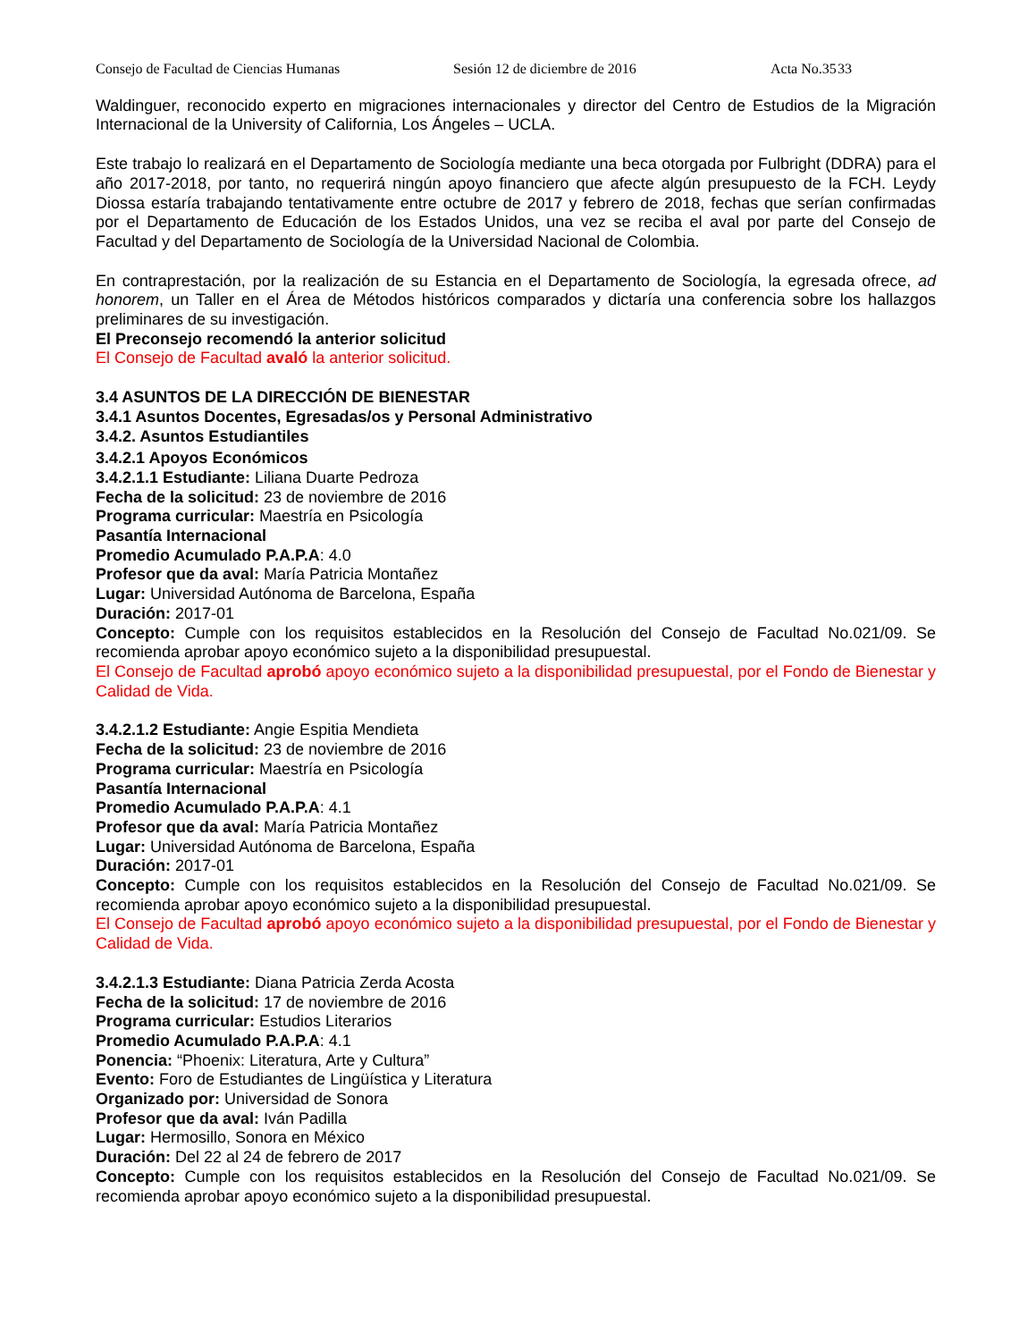Consejo de Facultad de Ciencias Humanas Sesión 12 de diciembre de 2016 Acta No.35 33
Waldinguer, reconocido experto en migraciones internacionales y director del Centro de Estudios de la Migración Internacional de la University of California, Los Ángeles – UCLA.
Este trabajo lo realizará en el Departamento de Sociología mediante una beca otorgada por Fulbright (DDRA) para el año 2017-2018, por tanto, no requerirá ningún apoyo financiero que afecte algún presupuesto de la FCH. Leydy Diossa estaría trabajando tentativamente entre octubre de 2017 y febrero de 2018, fechas que serían confirmadas por el Departamento de Educación de los Estados Unidos, una vez se reciba el aval por parte del Consejo de Facultad y del Departamento de Sociología de la Universidad Nacional de Colombia.
En contraprestación, por la realización de su Estancia en el Departamento de Sociología, la egresada ofrece, ad honorem, un Taller en el Área de Métodos históricos comparados y dictaría una conferencia sobre los hallazgos preliminares de su investigación.
El Preconsejo recomendó la anterior solicitud
El Consejo de Facultad avaló la anterior solicitud.
3.4 ASUNTOS DE LA DIRECCIÓN DE BIENESTAR
3.4.1 Asuntos Docentes, Egresadas/os y Personal Administrativo
3.4.2. Asuntos Estudiantiles
3.4.2.1 Apoyos Económicos
3.4.2.1.1 Estudiante: Liliana Duarte Pedroza
Fecha de la solicitud: 23 de noviembre de 2016
Programa curricular: Maestría en Psicología
Pasantía Internacional
Promedio Acumulado P.A.P.A: 4.0
Profesor que da aval: María Patricia Montañez
Lugar: Universidad Autónoma de Barcelona, España
Duración: 2017-01
Concepto: Cumple con los requisitos establecidos en la Resolución del Consejo de Facultad No.021/09. Se recomienda aprobar apoyo económico sujeto a la disponibilidad presupuestal.
El Consejo de Facultad aprobó apoyo económico sujeto a la disponibilidad presupuestal, por el Fondo de Bienestar y Calidad de Vida.
3.4.2.1.2 Estudiante: Angie Espitia Mendieta
Fecha de la solicitud: 23 de noviembre de 2016
Programa curricular: Maestría en Psicología
Pasantía Internacional
Promedio Acumulado P.A.P.A: 4.1
Profesor que da aval: María Patricia Montañez
Lugar: Universidad Autónoma de Barcelona, España
Duración: 2017-01
Concepto: Cumple con los requisitos establecidos en la Resolución del Consejo de Facultad No.021/09. Se recomienda aprobar apoyo económico sujeto a la disponibilidad presupuestal.
El Consejo de Facultad aprobó apoyo económico sujeto a la disponibilidad presupuestal, por el Fondo de Bienestar y Calidad de Vida.
3.4.2.1.3 Estudiante: Diana Patricia Zerda Acosta
Fecha de la solicitud: 17 de noviembre de 2016
Programa curricular: Estudios Literarios
Promedio Acumulado P.A.P.A: 4.1
Ponencia: “Phoenix: Literatura, Arte y Cultura”
Evento: Foro de Estudiantes de Lingüística y Literatura
Organizado por: Universidad de Sonora
Profesor que da aval: Iván Padilla
Lugar: Hermosillo, Sonora en México
Duración: Del 22 al 24 de febrero de 2017
Concepto: Cumple con los requisitos establecidos en la Resolución del Consejo de Facultad No.021/09. Se recomienda aprobar apoyo económico sujeto a la disponibilidad presupuestal.